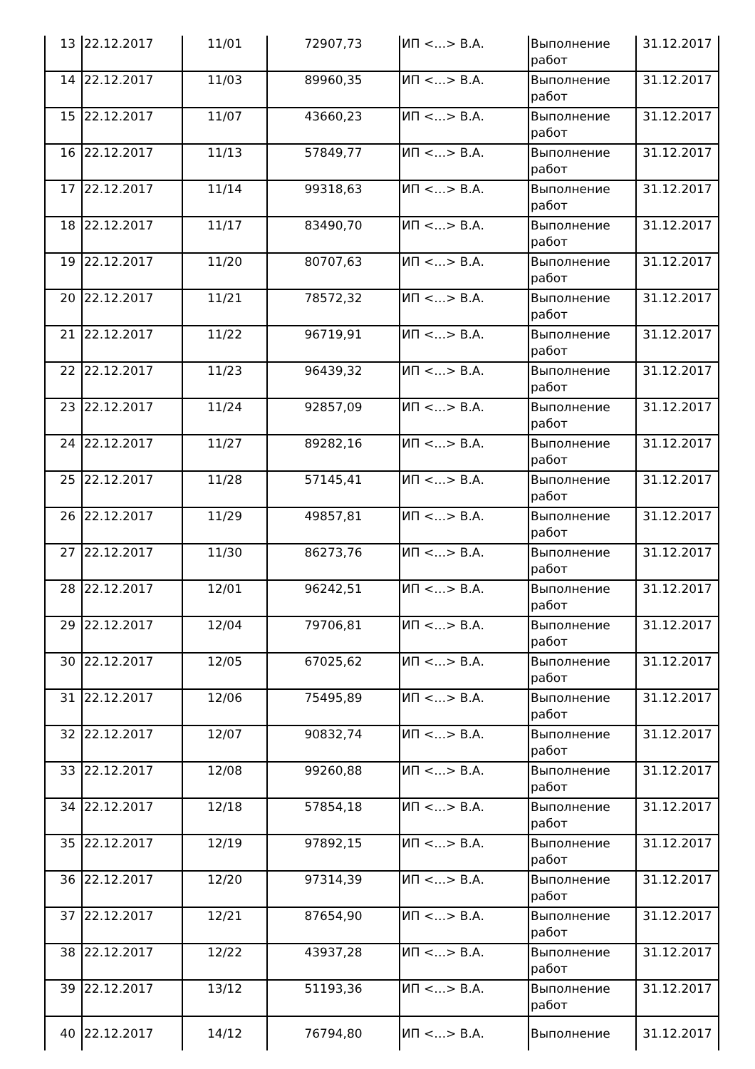| 13 | 22.12.2017 | 11/01 | 72907,73 | ИП <…> В.А. | Выполнение работ | 31.12.2017 |
| 14 | 22.12.2017 | 11/03 | 89960,35 | ИП <…> В.А. | Выполнение работ | 31.12.2017 |
| 15 | 22.12.2017 | 11/07 | 43660,23 | ИП <…> В.А. | Выполнение работ | 31.12.2017 |
| 16 | 22.12.2017 | 11/13 | 57849,77 | ИП <…> В.А. | Выполнение работ | 31.12.2017 |
| 17 | 22.12.2017 | 11/14 | 99318,63 | ИП <…> В.А. | Выполнение работ | 31.12.2017 |
| 18 | 22.12.2017 | 11/17 | 83490,70 | ИП <…> В.А. | Выполнение работ | 31.12.2017 |
| 19 | 22.12.2017 | 11/20 | 80707,63 | ИП <…> В.А. | Выполнение работ | 31.12.2017 |
| 20 | 22.12.2017 | 11/21 | 78572,32 | ИП <…> В.А. | Выполнение работ | 31.12.2017 |
| 21 | 22.12.2017 | 11/22 | 96719,91 | ИП <…> В.А. | Выполнение работ | 31.12.2017 |
| 22 | 22.12.2017 | 11/23 | 96439,32 | ИП <…> В.А. | Выполнение работ | 31.12.2017 |
| 23 | 22.12.2017 | 11/24 | 92857,09 | ИП <…> В.А. | Выполнение работ | 31.12.2017 |
| 24 | 22.12.2017 | 11/27 | 89282,16 | ИП <…> В.А. | Выполнение работ | 31.12.2017 |
| 25 | 22.12.2017 | 11/28 | 57145,41 | ИП <…> В.А. | Выполнение работ | 31.12.2017 |
| 26 | 22.12.2017 | 11/29 | 49857,81 | ИП <…> В.А. | Выполнение работ | 31.12.2017 |
| 27 | 22.12.2017 | 11/30 | 86273,76 | ИП <…> В.А. | Выполнение работ | 31.12.2017 |
| 28 | 22.12.2017 | 12/01 | 96242,51 | ИП <…> В.А. | Выполнение работ | 31.12.2017 |
| 29 | 22.12.2017 | 12/04 | 79706,81 | ИП <…> В.А. | Выполнение работ | 31.12.2017 |
| 30 | 22.12.2017 | 12/05 | 67025,62 | ИП <…> В.А. | Выполнение работ | 31.12.2017 |
| 31 | 22.12.2017 | 12/06 | 75495,89 | ИП <…> В.А. | Выполнение работ | 31.12.2017 |
| 32 | 22.12.2017 | 12/07 | 90832,74 | ИП <…> В.А. | Выполнение работ | 31.12.2017 |
| 33 | 22.12.2017 | 12/08 | 99260,88 | ИП <…> В.А. | Выполнение работ | 31.12.2017 |
| 34 | 22.12.2017 | 12/18 | 57854,18 | ИП <…> В.А. | Выполнение работ | 31.12.2017 |
| 35 | 22.12.2017 | 12/19 | 97892,15 | ИП <…> В.А. | Выполнение работ | 31.12.2017 |
| 36 | 22.12.2017 | 12/20 | 97314,39 | ИП <…> В.А. | Выполнение работ | 31.12.2017 |
| 37 | 22.12.2017 | 12/21 | 87654,90 | ИП <…> В.А. | Выполнение работ | 31.12.2017 |
| 38 | 22.12.2017 | 12/22 | 43937,28 | ИП <…> В.А. | Выполнение работ | 31.12.2017 |
| 39 | 22.12.2017 | 13/12 | 51193,36 | ИП <…> В.А. | Выполнение работ | 31.12.2017 |
| 40 | 22.12.2017 | 14/12 | 76794,80 | ИП <…> В.А. | Выполнение | 31.12.2017 |